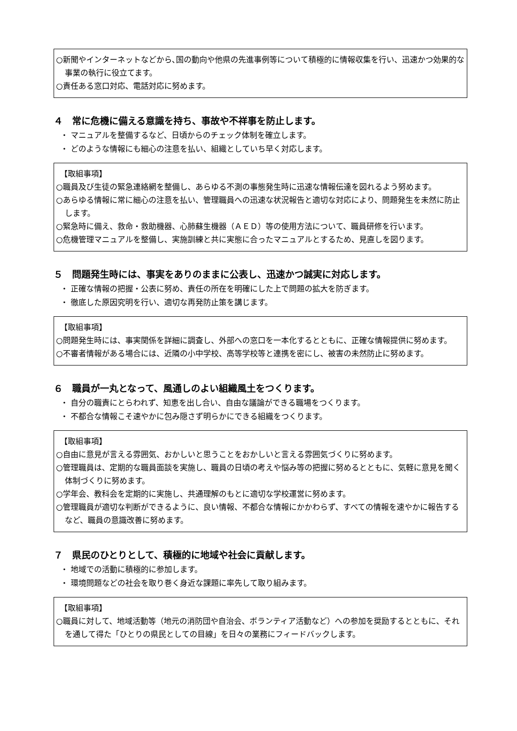○新聞やインターネットなどから､国の動向や他県の先進事例等について積極的に情報収集を行い、迅速かつ効果的な事業の執行に役立てます。
○責任ある窓口対応、電話対応に努めます。
４　常に危機に備える意識を持ち、事故や不祥事を防止します。
・ マニュアルを整備するなど、日頃からのチェック体制を確立します。
・ どのような情報にも細心の注意を払い、組織としていち早く対応します。
【取組事項】
○職員及び生徒の緊急連絡網を整備し、あらゆる不測の事態発生時に迅速な情報伝達を図れるよう努めます。
○あらゆる情報に常に細心の注意を払い、管理職員への迅速な状況報告と適切な対応により、問題発生を未然に防止します。
○緊急時に備え、救命・救助機器、心肺蘇生機器（ＡＥＤ）等の使用方法について、職員研修を行います。
○危機管理マニュアルを整備し、実施訓練と共に実態に合ったマニュアルとするため、見直しを図ります。
５　問題発生時には、事実をありのままに公表し、迅速かつ誠実に対応します。
・ 正確な情報の把握・公表に努め、責任の所在を明確にした上で問題の拡大を防ぎます。
・ 徹底した原因究明を行い、適切な再発防止策を講じます。
【取組事項】
○問題発生時には、事実関係を詳細に調査し、外部への窓口を一本化するとともに、正確な情報提供に努めます。
○不審者情報がある場合には、近隣の小中学校、高等学校等と連携を密にし、被害の未然防止に努めます。
６　職員が一丸となって、風通しのよい組織風土をつくります。
・ 自分の職責にとらわれず、知恵を出し合い、自由な議論ができる職場をつくります。
・ 不都合な情報こそ速やかに包み隠さず明らかにできる組織をつくります。
【取組事項】
○自由に意見が言える雰囲気、おかしいと思うことをおかしいと言える雰囲気づくりに努めます。
○管理職員は、定期的な職員面談を実施し、職員の日頃の考えや悩み等の把握に努めるとともに、気軽に意見を聞く体制づくりに努めます。
○学年会、教科会を定期的に実施し、共通理解のもとに適切な学校運営に努めます。
○管理職員が適切な判断ができるように、良い情報、不都合な情報にかかわらず、すべての情報を速やかに報告するなど、職員の意識改善に努めます。
７　県民のひとりとして、積極的に地域や社会に貢献します。
・ 地域での活動に積極的に参加します。
・ 環境問題などの社会を取り巻く身近な課題に率先して取り組みます。
【取組事項】
○職員に対して、地域活動等（地元の消防団や自治会、ボランティア活動など）への参加を奨励するとともに、それを通して得た「ひとりの県民としての目線」を日々の業務にフィードバックします。